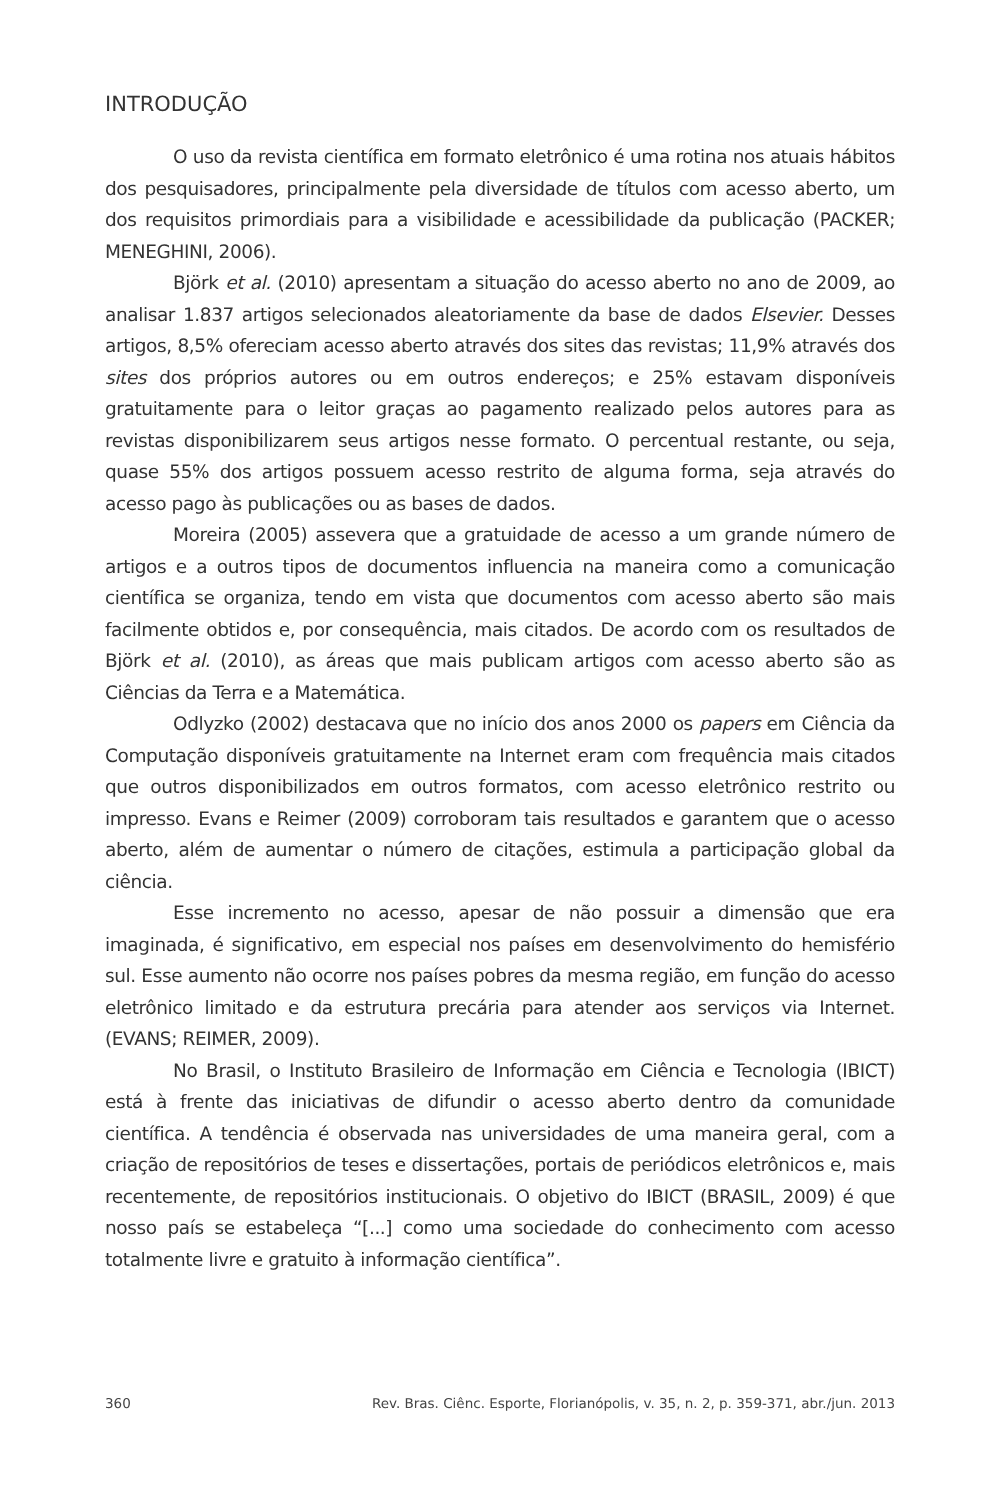INTRODUÇÃO
O uso da revista científica em formato eletrônico é uma rotina nos atuais hábitos dos pesquisadores, principalmente pela diversidade de títulos com acesso aberto, um dos requisitos primordiais para a visibilidade e acessibilidade da publicação (PACKER; MENEGHINI, 2006).
Björk et al. (2010) apresentam a situação do acesso aberto no ano de 2009, ao analisar 1.837 artigos selecionados aleatoriamente da base de dados Elsevier. Desses artigos, 8,5% ofereciam acesso aberto através dos sites das revistas; 11,9% através dos sites dos próprios autores ou em outros endereços; e 25% estavam disponíveis gratuitamente para o leitor graças ao pagamento realizado pelos autores para as revistas disponibilizarem seus artigos nesse formato. O percentual restante, ou seja, quase 55% dos artigos possuem acesso restrito de alguma forma, seja através do acesso pago às publicações ou as bases de dados.
Moreira (2005) assevera que a gratuidade de acesso a um grande número de artigos e a outros tipos de documentos influencia na maneira como a comunicação científica se organiza, tendo em vista que documentos com acesso aberto são mais facilmente obtidos e, por consequência, mais citados. De acordo com os resultados de Björk et al. (2010), as áreas que mais publicam artigos com acesso aberto são as Ciências da Terra e a Matemática.
Odlyzko (2002) destacava que no início dos anos 2000 os papers em Ciência da Computação disponíveis gratuitamente na Internet eram com frequência mais citados que outros disponibilizados em outros formatos, com acesso eletrônico restrito ou impresso. Evans e Reimer (2009) corroboram tais resultados e garantem que o acesso aberto, além de aumentar o número de citações, estimula a participação global da ciência.
Esse incremento no acesso, apesar de não possuir a dimensão que era imaginada, é significativo, em especial nos países em desenvolvimento do hemisfério sul. Esse aumento não ocorre nos países pobres da mesma região, em função do acesso eletrônico limitado e da estrutura precária para atender aos serviços via Internet. (EVANS; REIMER, 2009).
No Brasil, o Instituto Brasileiro de Informação em Ciência e Tecnologia (IBICT) está à frente das iniciativas de difundir o acesso aberto dentro da comunidade científica. A tendência é observada nas universidades de uma maneira geral, com a criação de repositórios de teses e dissertações, portais de periódicos eletrônicos e, mais recentemente, de repositórios institucionais. O objetivo do IBICT (BRASIL, 2009) é que nosso país se estabeleça “[...] como uma sociedade do conhecimento com acesso totalmente livre e gratuito à informação científica”.
360 Rev. Bras. Ciênc. Esporte, Florianópolis, v. 35, n. 2, p. 359-371, abr./jun. 2013